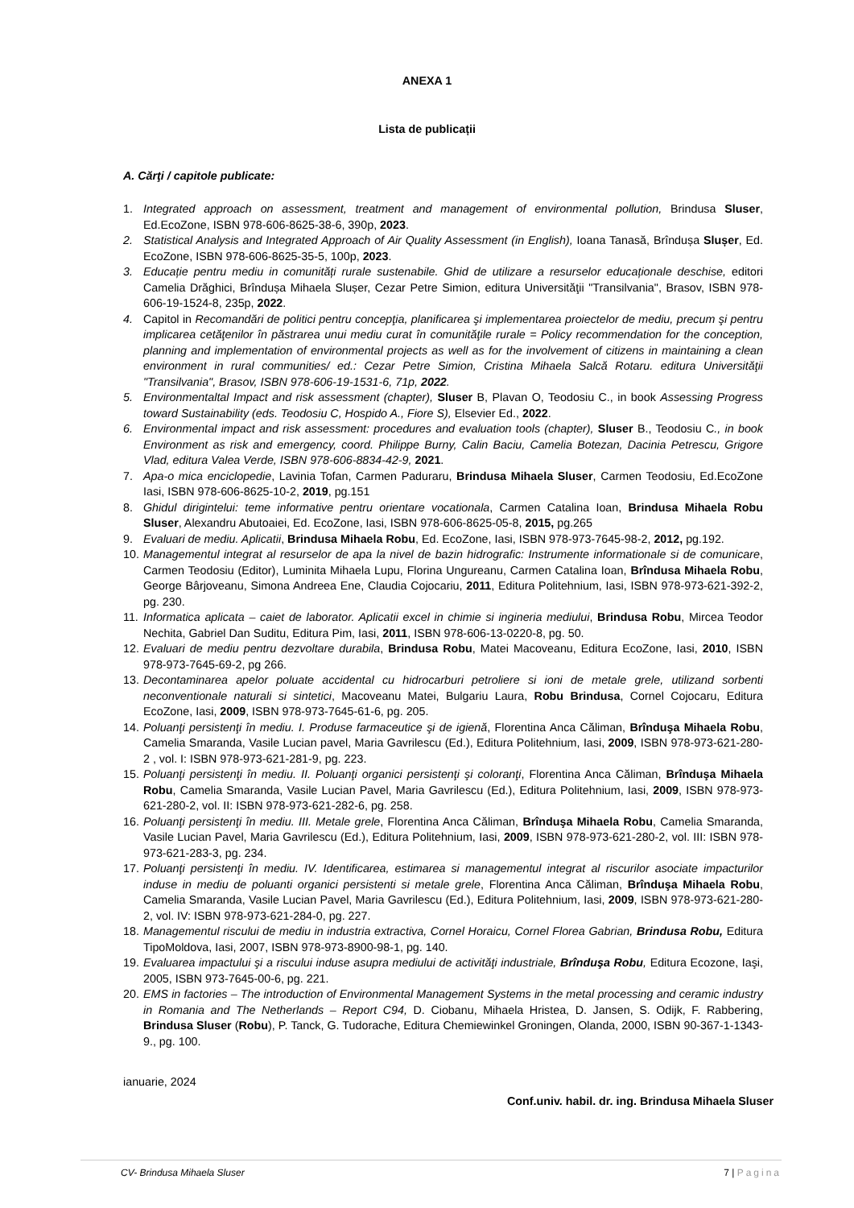ANEXA 1
Lista de publicații
A. Cărţi / capitole publicate:
1. Integrated approach on assessment, treatment and management of environmental pollution, Brindusa Sluser, Ed.EcoZone, ISBN 978-606-8625-38-6, 390p, 2023.
2. Statistical Analysis and Integrated Approach of Air Quality Assessment (in English), Ioana Tanasă, Brîndușa Slușer, Ed. EcoZone, ISBN 978-606-8625-35-5, 100p, 2023.
3. Educație pentru mediu in comunități rurale sustenabile. Ghid de utilizare a resurselor educaționale deschise, editori Camelia Drăghici, Brîndușa Mihaela Slușer, Cezar Petre Simion, editura Universităţii "Transilvania", Brasov, ISBN 978-606-19-1524-8, 235p, 2022.
4. Capitol in Recomandări de politici pentru concepţia, planificarea şi implementarea proiectelor de mediu, precum şi pentru implicarea cetăţenilor în păstrarea unui mediu curat în comunităţile rurale = Policy recommendation for the conception, planning and implementation of environmental projects as well as for the involvement of citizens in maintaining a clean environment in rural communities/ ed.: Cezar Petre Simion, Cristina Mihaela Salcă Rotaru. editura Universităţii "Transilvania", Brasov, ISBN 978-606-19-1531-6, 71p, 2022.
5. Environmentaltal Impact and risk assessment (chapter), Sluser B, Plavan O, Teodosiu C., in book Assessing Progress toward Sustainability (eds. Teodosiu C, Hospido A., Fiore S), Elsevier Ed., 2022.
6. Environmental impact and risk assessment: procedures and evaluation tools (chapter), Sluser B., Teodosiu C., in book Environment as risk and emergency, coord. Philippe Burny, Calin Baciu, Camelia Botezan, Dacinia Petrescu, Grigore Vlad, editura Valea Verde, ISBN 978-606-8834-42-9, 2021.
7. Apa-o mica enciclopedie, Lavinia Tofan, Carmen Paduraru, Brindusa Mihaela Sluser, Carmen Teodosiu, Ed.EcoZone Iasi, ISBN 978-606-8625-10-2, 2019, pg.151
8. Ghidul dirigintelui: teme informative pentru orientare vocationala, Carmen Catalina Ioan, Brindusa Mihaela Robu Sluser, Alexandru Abutoaiei, Ed. EcoZone, Iasi, ISBN 978-606-8625-05-8, 2015, pg.265
9. Evaluari de mediu. Aplicatii, Brindusa Mihaela Robu, Ed. EcoZone, Iasi, ISBN 978-973-7645-98-2, 2012, pg.192.
10.
Managementul integrat al resurselor de apa la nivel de bazin hidrografic: Instrumente informationale si de comunicare, Carmen Teodosiu (Editor), Luminita Mihaela Lupu, Florina Ungureanu, Carmen Catalina Ioan, Brîndusa Mihaela Robu, George Bârjoveanu, Simona Andreea Ene, Claudia Cojocariu, 2011, Editura Politehnium, Iasi, ISBN 978-973-621-392-2, pg. 230.
11.
Informatica aplicata – caiet de laborator. Aplicatii excel in chimie si ingineria mediului, Brindusa Robu, Mircea Teodor Nechita, Gabriel Dan Suditu, Editura Pim, Iasi, 2011, ISBN 978-606-13-0220-8, pg. 50.
12.
Evaluari de mediu pentru dezvoltare durabila, Brindusa Robu, Matei Macoveanu, Editura EcoZone, Iasi, 2010, ISBN 978-973-7645-69-2, pg 266.
13.
Decontaminarea apelor poluate accidental cu hidrocarburi petroliere si ioni de metale grele, utilizand sorbenti neconventionale naturali si sintetici, Macoveanu Matei, Bulgariu Laura, Robu Brindusa, Cornel Cojocaru, Editura EcoZone, Iasi, 2009, ISBN 978-973-7645-61-6, pg. 205.
14.
Poluanţi persistenţi în mediu. I. Produse farmaceutice şi de igienă, Florentina Anca Căliman, Brînduşa Mihaela Robu, Camelia Smaranda, Vasile Lucian pavel, Maria Gavrilescu (Ed.), Editura Politehnium, Iasi, 2009, ISBN 978-973-621-280-2 , vol. I: ISBN 978-973-621-281-9, pg. 223.
15.
Poluanţi persistenţi în mediu. II. Poluanţi organici persistenţi şi coloranţi, Florentina Anca Căliman, Brînduşa Mihaela Robu, Camelia Smaranda, Vasile Lucian Pavel, Maria Gavrilescu (Ed.), Editura Politehnium, Iasi, 2009, ISBN 978-973-621-280-2, vol. II: ISBN 978-973-621-282-6, pg. 258.
16.
Poluanţi persistenţi în mediu. III. Metale grele, Florentina Anca Căliman, Brînduşa Mihaela Robu, Camelia Smaranda, Vasile Lucian Pavel, Maria Gavrilescu (Ed.), Editura Politehnium, Iasi, 2009, ISBN 978-973-621-280-2, vol. III: ISBN 978-973-621-283-3, pg. 234.
17.
Poluanţi persistenţi în mediu. IV. Identificarea, estimarea si managementul integrat al riscurilor asociate impacturilor induse in mediu de poluanti organici persistenti si metale grele, Florentina Anca Căliman, Brînduşa Mihaela Robu, Camelia Smaranda, Vasile Lucian Pavel, Maria Gavrilescu (Ed.), Editura Politehnium, Iasi, 2009, ISBN 978-973-621-280-2, vol. IV: ISBN 978-973-621-284-0, pg. 227.
18.
Managementul riscului de mediu in industria extractiva, Cornel Horaicu, Cornel Florea Gabrian, Brindusa Robu, Editura TipoMoldova, Iasi, 2007, ISBN 978-973-8900-98-1, pg. 140.
19.
Evaluarea impactului şi a riscului induse asupra mediului de activităţi industriale, Brînduşa Robu, Editura Ecozone, Iaşi, 2005, ISBN 973-7645-00-6, pg. 221.
20.
EMS in factories – The introduction of Environmental Management Systems in the metal processing and ceramic industry in Romania and The Netherlands – Report C94, D. Ciobanu, Mihaela Hristea, D. Jansen, S. Odijk, F. Rabbering, Brindusa Sluser (Robu), P. Tanck, G. Tudorache, Editura Chemiewinkel Groningen, Olanda, 2000, ISBN 90-367-1-1343-9., pg. 100.
ianuarie, 2024
Conf.univ. habil. dr. ing. Brindusa Mihaela Sluser
CV- Brindusa Mihaela Sluser 7 | Pagina